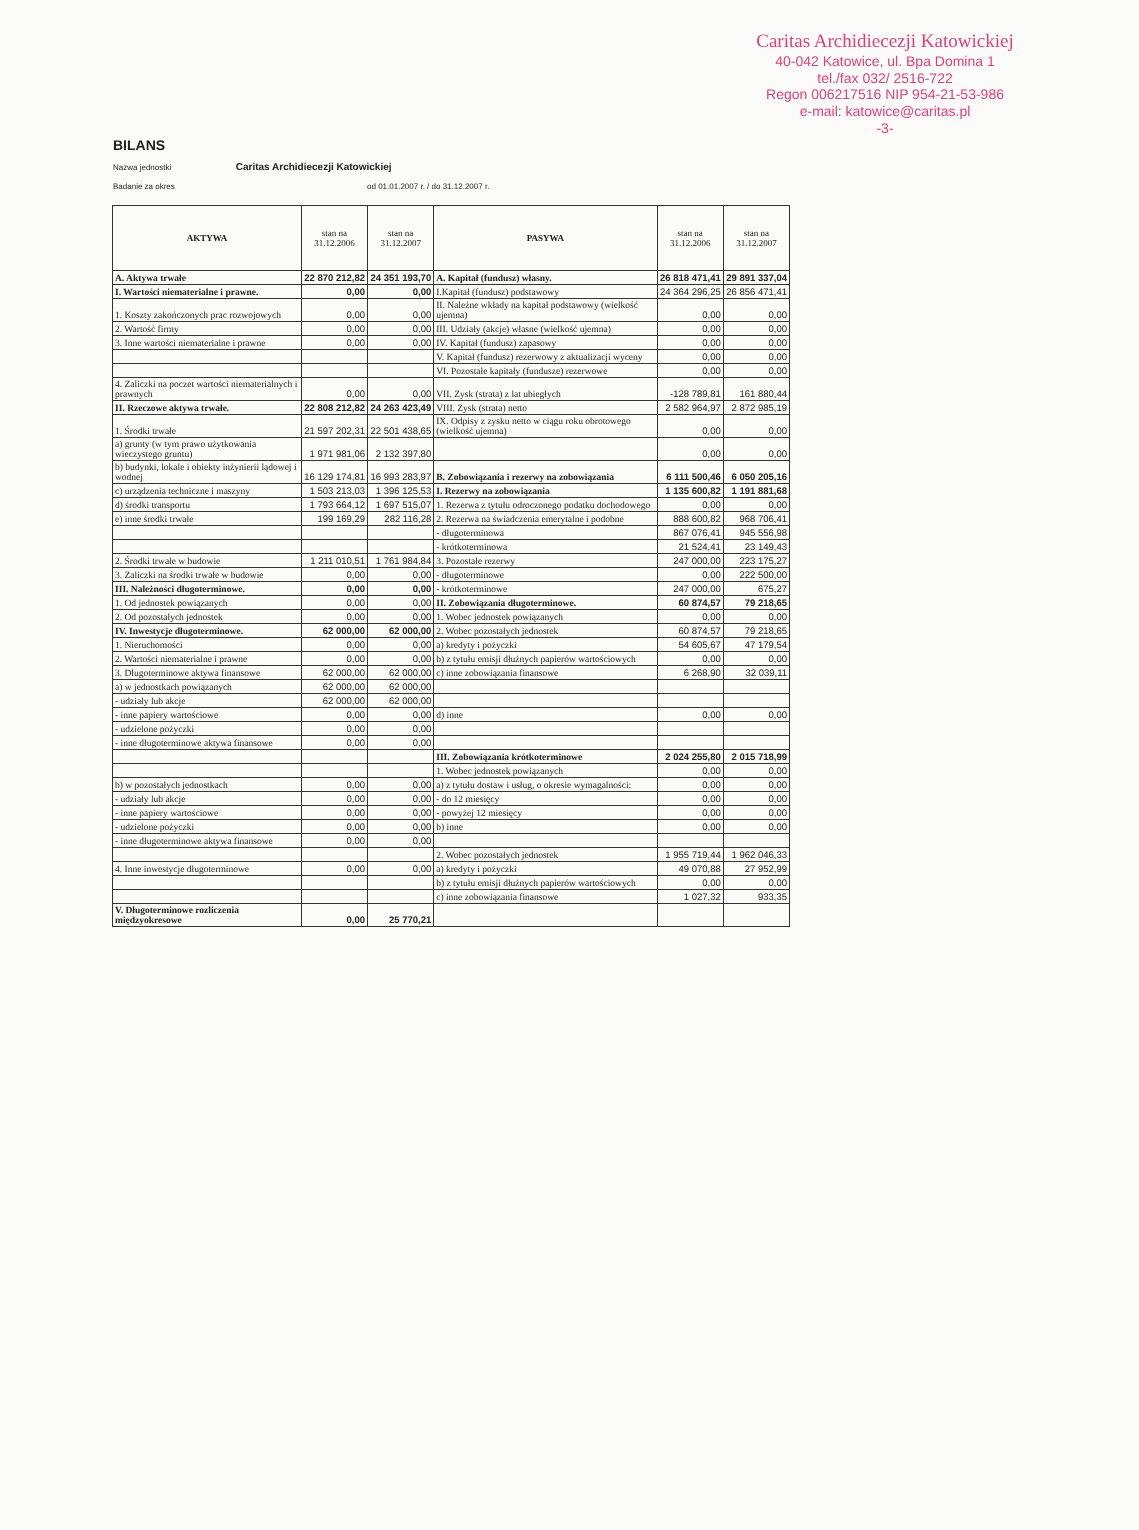Caritas Archidiecezji Katowickiej
40-042 Katowice, ul. Bpa Domina 1
tel./fax 032/ 2516-722
Regon 006217516 NIP 954-21-53-986
e-mail: katowice@caritas.pl
-3-
BILANS
Nazwa jednostki Caritas Archidiecezji Katowickiej
Badanie za okres od 01.01.2007 r. / do 31.12.2007 r.
| AKTYWA | stan na 31.12.2006 | stan na 31.12.2007 | PASYWA | stan na 31.12.2006 | stan na 31.12.2007 |
| --- | --- | --- | --- | --- | --- |
| A. Aktywa trwałe | 22 870 212,82 | 24 351 193,70 | A. Kapitał (fundusz) własny. | 26 818 471,41 | 29 891 337,04 |
| I. Wartości niematerialne i prawne. | 0,00 | 0,00 | I.Kapitał (fundusz) podstawowy | 24 364 296,25 | 26 856 471,41 |
| 1. Koszty zakończonych prac rozwojowych | 0,00 | 0,00 | II. Należne wkłady na kapitał podstawowy (wielkość ujemna) | 0,00 | 0,00 |
| 2. Wartość firmy | 0,00 | 0,00 | III. Udziały (akcje) własne (wielkość ujemna) | 0,00 | 0,00 |
| 3. Inne wartości niematerialne i prawne | 0,00 | 0,00 | IV. Kapitał (fundusz) zapasowy | 0,00 | 0,00 |
| | | | V. Kapitał (fundusz) rezerwowy z aktualizacji wyceny | 0,00 | 0,00 |
| | | | VI. Pozostałe kapitały (fundusze) rezerwowe | 0,00 | 0,00 |
| 4. Zaliczki na poczet wartości niematerialnych i prawnych | 0,00 | 0,00 | VII. Zysk (strata) z lat ubiegłych | -128 789,81 | 161 880,44 |
| II. Rzeczowe aktywa trwałe. | 22 808 212,82 | 24 263 423,49 | VIII. Zysk (strata) netto | 2 582 964,97 | 2 872 985,19 |
| 1. Środki trwałe | 21 597 202,31 | 22 501 438,65 | IX. Odpisy z zysku netto w ciągu roku obrotowego (wielkość ujemna) | 0,00 | 0,00 |
| a) grunty (w tym prawo użytkowania wieczystego gruntu) | 1 971 981,06 | 2 132 397,80 | | 0,00 | 0,00 |
| b) budynki, lokale i obiekty inżynierii lądowej i wodnej | 16 129 174,81 | 16 993 283,97 | B. Zobowiązania i rezerwy na zobowiązania | 6 111 500,46 | 6 050 205,16 |
| c) urządzenia techniczne i maszyny | 1 503 213,03 | 1 396 125,53 | I. Rezerwy na zobowiązania | 1 135 600,82 | 1 191 881,68 |
| d) środki transportu | 1 793 664,12 | 1 697 515,07 | 1. Rezerwa z tytułu odroczonego podatku dochodowego | 0,00 | 0,00 |
| e) inne środki trwałe | 199 169,29 | 282 116,28 | 2. Rezerwa na świadczenia emerytalne i podobne | 888 600,82 | 968 706,41 |
| | | | - długoterminowa | 867 076,41 | 945 556,98 |
| | | | - krótkoterminowa | 21 524,41 | 23 149,43 |
| 2. Środki trwałe w budowie | 1 211 010,51 | 1 761 984,84 | 3. Pozostałe rezerwy | 247 000,00 | 223 175,27 |
| 3. Zaliczki na środki trwałe w budowie | 0,00 | 0,00 | - długoterminowe | 0,00 | 222 500,00 |
| III. Należności długoterminowe. | 0,00 | 0,00 | - krótkoterminowe | 247 000,00 | 675,27 |
| 1. Od jednostek powiązanych | 0,00 | 0,00 | II. Zobowiązania długoterminowe. | 60 874,57 | 79 218,65 |
| 2. Od pozostałych jednostek | 0,00 | 0,00 | 1. Wobec jednostek powiązanych | 0,00 | 0,00 |
| IV. Inwestycje długoterminowe. | 62 000,00 | 62 000,00 | 2. Wobec pozostałych jednostek | 60 874,57 | 79 218,65 |
| 1. Nieruchomości | 0,00 | 0,00 | a) kredyty i pożyczki | 54 605,67 | 47 179,54 |
| 2. Wartości niematerialne i prawne | 0,00 | 0,00 | b) z tytułu emisji dłużnych papierów wartościowych | 0,00 | 0,00 |
| 3. Długoterminowe aktywa finansowe | 62 000,00 | 62 000,00 | c) inne zobowiązania finansowe | 6 268,90 | 32 039,11 |
| a) w jednostkach powiązanych | 62 000,00 | 62 000,00 | | | |
| - udziały lub akcje | 62 000,00 | 62 000,00 | | | |
| - inne papiery wartościowe | 0,00 | 0,00 | d) inne | 0,00 | 0,00 |
| - udzielone pożyczki | 0,00 | 0,00 | | | |
| - inne długoterminowe aktywa finansowe | 0,00 | 0,00 | | | |
| | | | III. Zobowiązania krótkoterminowe | 2 024 255,80 | 2 015 718,99 |
| | | | 1. Wobec jednostek powiązanych | 0,00 | 0,00 |
| b) w pozostałych jednostkach | 0,00 | 0,00 | a) z tytułu dostaw i usług, o okresie wymagalności: | 0,00 | 0,00 |
| - udziały lub akcje | 0,00 | 0,00 | - do 12 miesięcy | 0,00 | 0,00 |
| - inne papiery wartościowe | 0,00 | 0,00 | - powyżej 12 miesięcy | 0,00 | 0,00 |
| - udzielone pożyczki | 0,00 | 0,00 | b) inne | 0,00 | 0,00 |
| - inne długoterminowe aktywa finansowe | 0,00 | 0,00 | | | |
| | | | 2. Wobec pozostałych jednostek | 1 955 719,44 | 1 962 046,33 |
| 4. Inne inwestycje długoterminowe | 0,00 | 0,00 | a) kredyty i pożyczki | 49 070,88 | 27 952,99 |
| | | | b) z tytułu emisji dłużnych papierów wartościowych | 0,00 | 0,00 |
| | | | c) inne zobowiązania finansowe | 1 027,32 | 933,35 |
| V. Długoterminowe rozliczenia międzyokresowe | 0,00 | 25 770,21 | | | |